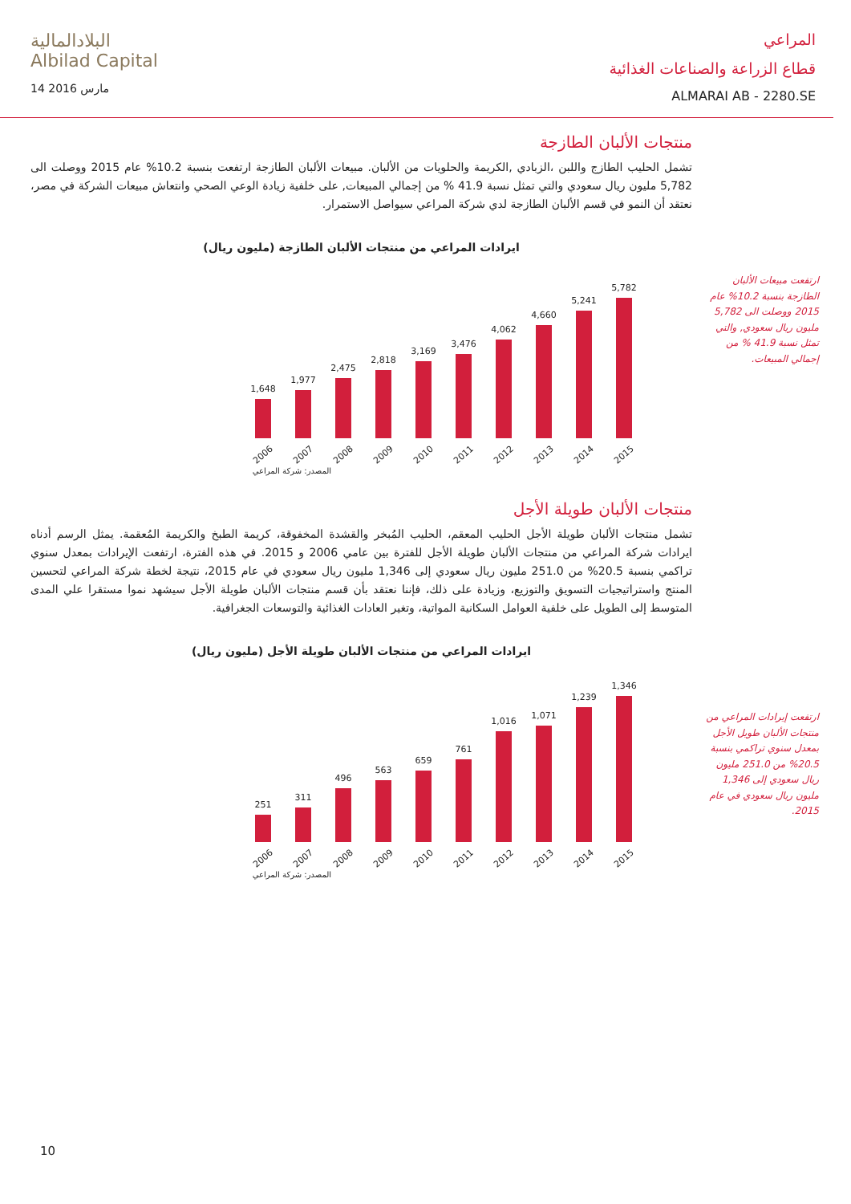البلادالمالية
Albilad Capital
14 مارس 2016
المراعي
قطاع الزراعة والصناعات الغذائية
ALMARAI AB - 2280.SE
ارتفعت مبيعات الألبان الطازجة بنسبة 10.2% عام 2015 ووصلت الى 5,782 مليون ريال سعودي, والتي تمثل نسبة 41.9 % من إجمالي المبيعات.
ارتفعت إيرادات المراعي من منتجات الألبان طويل الأجل بمعدل سنوي تراكمي بنسبة 20.5% من 251.0 مليون ريال سعودي إلى 1,346 مليون ريال سعودي في عام 2015.
منتجات الألبان الطازجة
تشمل الحليب الطازج واللبن ،الزبادي ,الكريمة والحلويات من الألبان. مبيعات الألبان الطازجة ارتفعت بنسبة 10.2% عام 2015 ووصلت الى 5,782 مليون ريال سعودي والتي تمثل نسبة 41.9 % من إجمالي المبيعات, على خلفية زيادة الوعي الصحي وانتعاش مبيعات الشركة في مصر، نعتقد أن النمو في قسم الألبان الطازجة لدي شركة المراعي سيواصل الاستمرار.
ايرادات المراعي من منتجات الألبان الطازجة (مليون ريال)
1,648
1,977
2,475
2,818
3,169
3,476
4,062
4,660
5,241
5,782
2006 2007 2008 2009 2010 2011 2012 2013 2014 2015
المصدر: شركة المراعي
منتجات الألبان طويلة الأجل
تشمل منتجات الألبان طويلة الأجل الحليب المعقم، الحليب المُبخر والقشدة المخفوقة، كريمة الطبخ والكريمة المُعقمة. يمثل الرسم أدناه ايرادات شركة المراعي من منتجات الألبان طويلة الأجل للفترة بين عامي 2006 و 2015. في هذه الفترة، ارتفعت الإيرادات بمعدل سنوي تراكمي بنسبة 20.5% من 251.0 مليون ريال سعودي إلى 1,346 مليون ريال سعودي في عام 2015، نتيجة لخطة شركة المراعي لتحسين المنتج واستراتيجيات التسويق والتوزيع، وزيادة على ذلك، فإننا نعتقد بأن قسم منتجات الألبان طويلة الأجل سيشهد نموا مستقرا علي المدى المتوسط إلى الطويل على خلفية العوامل السكانية المواتية، وتغير العادات الغذائية والتوسعات الجغرافية.
ايرادات المراعي من منتجات الألبان طويلة الأجل (مليون ريال)
251
311
496
563
659
761
1,016
1,071
1,239
1,346
2006 2007 2008 2009 2010 2011 2012 2013 2014 2015
المصدر: شركة المراعي
10